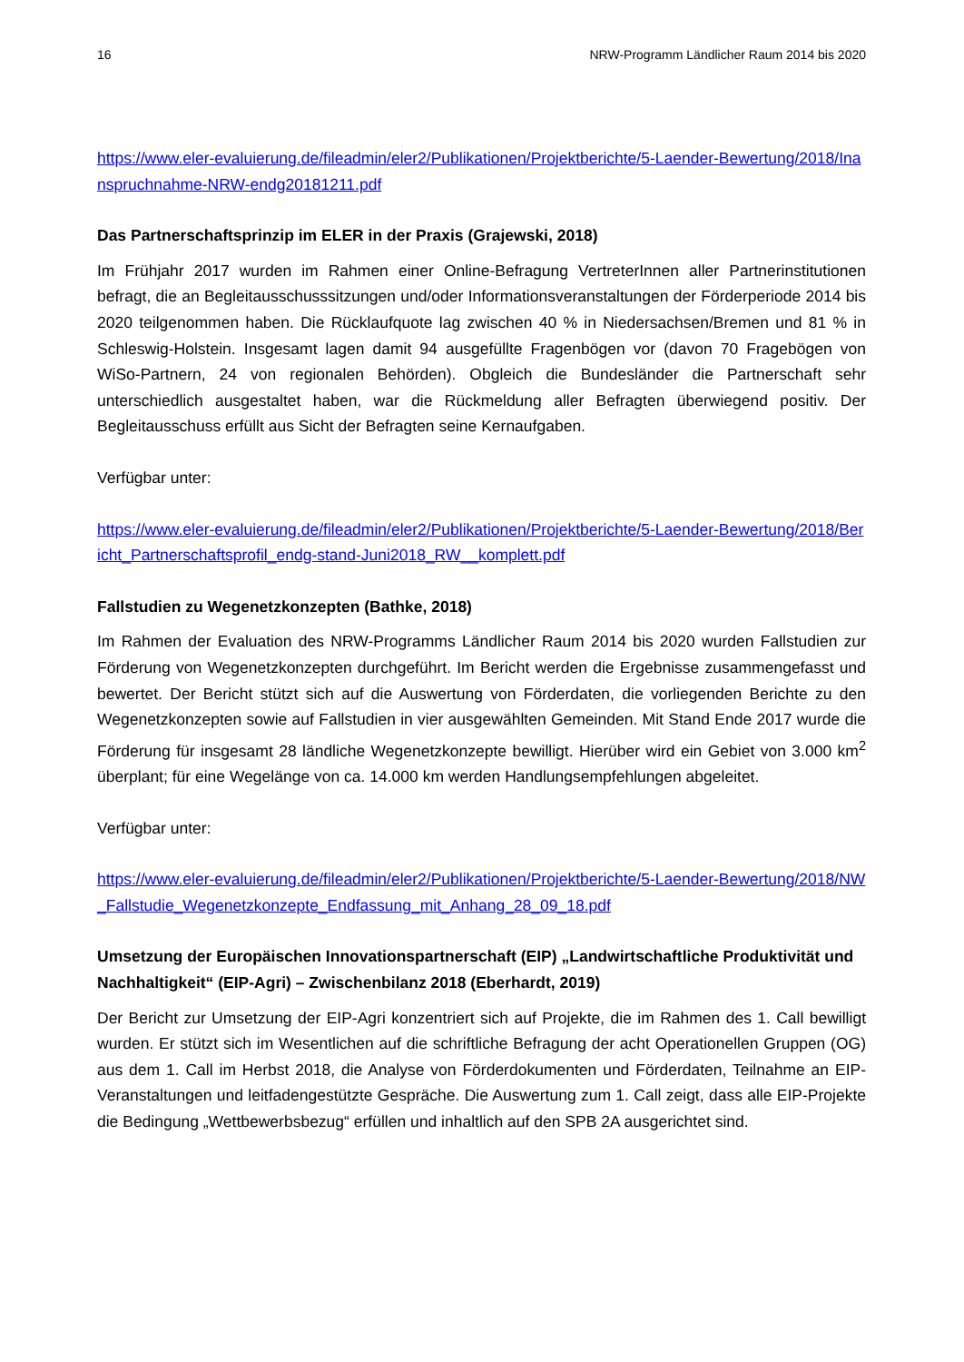16 NRW-Programm Ländlicher Raum 2014 bis 2020
https://www.eler-evaluierung.de/fileadmin/eler2/Publikationen/Projektberichte/5-Laender-Bewertung/2018/Inanspruchnahme-NRW-endg20181211.pdf
Das Partnerschaftsprinzip im ELER in der Praxis (Grajewski, 2018)
Im Frühjahr 2017 wurden im Rahmen einer Online-Befragung VertreterInnen aller Partnerinstitutionen befragt, die an Begleitausschusssitzungen und/oder Informationsveranstaltungen der Förderperiode 2014 bis 2020 teilgenommen haben. Die Rücklaufquote lag zwischen 40 % in Niedersachsen/Bremen und 81 % in Schleswig-Holstein. Insgesamt lagen damit 94 ausgefüllte Fragenbögen vor (davon 70 Fragebögen von WiSo-Partnern, 24 von regionalen Behörden). Obgleich die Bundesländer die Partnerschaft sehr unterschiedlich ausgestaltet haben, war die Rückmeldung aller Befragten überwiegend positiv. Der Begleitausschuss erfüllt aus Sicht der Befragten seine Kernaufgaben.
Verfügbar unter:
https://www.eler-evaluierung.de/fileadmin/eler2/Publikationen/Projektberichte/5-Laender-Bewertung/2018/Bericht_Partnerschaftsprofil_endg-stand-Juni2018_RW__komplett.pdf
Fallstudien zu Wegenetzkonzepten (Bathke, 2018)
Im Rahmen der Evaluation des NRW-Programms Ländlicher Raum 2014 bis 2020 wurden Fallstudien zur Förderung von Wegenetzkonzepten durchgeführt. Im Bericht werden die Ergebnisse zusammengefasst und bewertet. Der Bericht stützt sich auf die Auswertung von Förderdaten, die vorliegenden Berichte zu den Wegenetzkonzepten sowie auf Fallstudien in vier ausgewählten Gemeinden. Mit Stand Ende 2017 wurde die Förderung für insgesamt 28 ländliche Wegenetzkonzepte bewilligt. Hierüber wird ein Gebiet von 3.000 km<sup>2</sup> überplant; für eine Wegelänge von ca. 14.000 km werden Handlungsempfehlungen abgeleitet.
Verfügbar unter:
https://www.eler-evaluierung.de/fileadmin/eler2/Publikationen/Projektberichte/5-Laender-Bewertung/2018/NW_Fallstudie_Wegenetzkonzepte_Endfassung_mit_Anhang_28_09_18.pdf
Umsetzung der Europäischen Innovationspartnerschaft (EIP) „Landwirtschaftliche Produktivität und Nachhaltigkeit“ (EIP-Agri) – Zwischenbilanz 2018 (Eberhardt, 2019)
Der Bericht zur Umsetzung der EIP-Agri konzentriert sich auf Projekte, die im Rahmen des 1. Call bewilligt wurden. Er stützt sich im Wesentlichen auf die schriftliche Befragung der acht Operationellen Gruppen (OG) aus dem 1. Call im Herbst 2018, die Analyse von Förderdokumenten und Förderdaten, Teilnahme an EIP-Veranstaltungen und leitfadengestützte Gespräche. Die Auswertung zum 1. Call zeigt, dass alle EIP-Projekte die Bedingung „Wettbewerbsbezug“ erfüllen und inhaltlich auf den SPB 2A ausgerichtet sind.